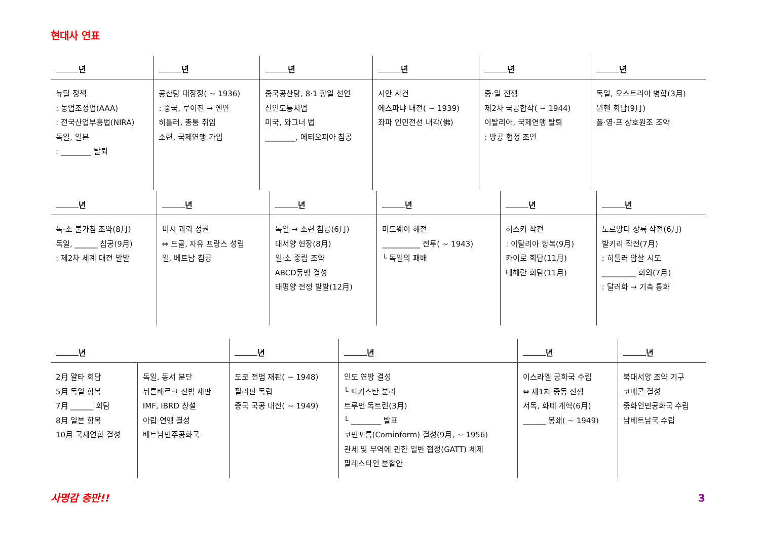현대사 연표
| 년 | 년 | 년 | 년 | 년 | 년 |
| --- | --- | --- | --- | --- | --- |
| 뉴딜 정책 : 농업조정법(AAA) : 전국산업부흥법(NIRA) 독일, 일본 : ________ 탈퇴 | 공산당 대장정( ~ 1936) : 중국, 루이진 → 옌안 히틀러, 총통 취임 소련, 국제연맹 가입 | 중국공산당, 8·1 항일 선언 신인도통치법 미국, 와그너 법 ________, 에티오피아 침공 | 시안 사건 에스파냐 내전( ~ 1939) 좌파 인민전선 내각(佛) | 중·일 전쟁 제2차 국공합작( ~ 1944) 이탈리아, 국제연맹 탈퇴 : 방공 협정 조인 | 독일, 오스트리아 병합(3月) 뮌헨 회담(9月) 폴·영·프 상호원조 조약 |
| 년 | 년 | 년 | 년 | 년 | 년 |
| --- | --- | --- | --- | --- | --- |
| 독·소 불가침 조약(8月) 독일, ______ 침공(9月) : 제2차 세계 대전 발발 | 비시 괴뢰 정권 ⇔ 드골, 자유 프랑스 성립 일, 베트남 침공 | 독일 → 소련 침공(6月) 대서양 헌장(8月) 일·소 중립 조약 ABCD동맹 결성 태평양 전쟁 발발(12月) | 미드웨이 해전 __________ 전투( ~ 1943) └ 독일의 패배 | 허스키 작전 : 이탈리아 항복(9月) 카이로 회담(11月) 테헤란 회담(11月) | 노르망디 상륙 작전(6月) 발키리 작전(7月) : 히틀러 암살 시도 _________ 회의(7月) : 달러화 → 기축 통화 |
| 년 | | 년 | 년 | 년 | 년 |
| --- | --- | --- | --- | --- | --- |
| 2月 얄타 회담 5月 독일 항복 7月 ______ 회담 8月 일본 항복 10月 국제연합 결성 | 독일, 동서 분단 뉘른베르크 전범 재판 IMF, IBRD 창설 아랍 연맹 결성 베트남민주공화국 | 도쿄 전범 재판( ~ 1948) 필리핀 독립 중국 국공 내전( ~ 1949) | 인도 연방 결성 └ 파키스탄 분리 트루먼 독트린(3月) └ ________ 발표 코민포름(Cominform) 결성(9月, ~ 1956) 관세 및 무역에 관한 일반 협정(GATT) 체제 팔레스타인 분할안 | 이스라엘 공화국 수립 ⇔ 제1차 중동 전쟁 서독, 화폐 개혁(6月) ______ 봉쇄( ~ 1949) | 북대서양 조약 기구 코메콘 결성 중화인민공화국 수립 남베트남국 수립 |
사명감 충만!! 3